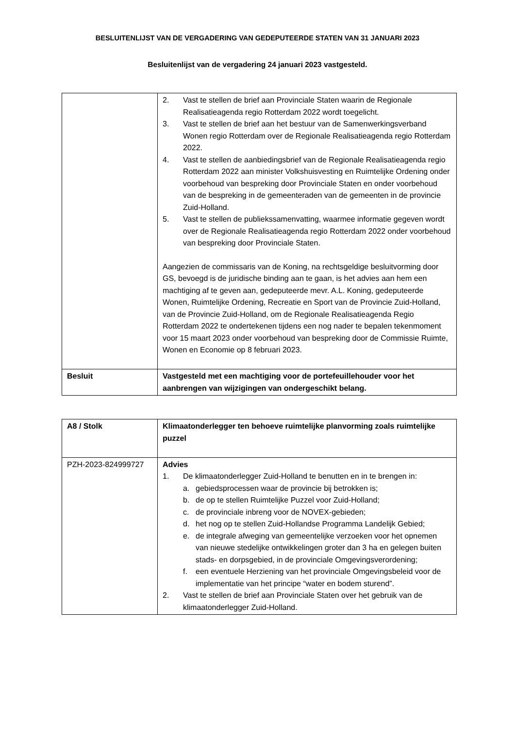BESLUITENLIJST VAN DE VERGADERING VAN GEDEPUTEERDE STATEN VAN 31 JANUARI 2023
Besluitenlijst van de vergadering 24 januari 2023 vastgesteld.
| | 2. Vast te stellen de brief aan Provinciale Staten waarin de Regionale Realisatieagenda regio Rotterdam 2022 wordt toegelicht. 3. Vast te stellen de brief aan het bestuur van de Samenwerkingsverband Wonen regio Rotterdam over de Regionale Realisatieagenda regio Rotterdam 2022. 4. Vast te stellen de aanbiedingsbrief van de Regionale Realisatieagenda regio Rotterdam 2022 aan minister Volkshuisvesting en Ruimtelijke Ordening onder voorbehoud van bespreking door Provinciale Staten en onder voorbehoud van de bespreking in de gemeenteraden van de gemeenten in de provincie Zuid-Holland. 5. Vast te stellen de publiekssamenvatting, waarmee informatie gegeven wordt over de Regionale Realisatieagenda regio Rotterdam 2022 onder voorbehoud van bespreking door Provinciale Staten. Aangezien de commissaris van de Koning, na rechtsgeldige besluitvorming door GS, bevoegd is de juridische binding aan te gaan, is het advies aan hem een machtiging af te geven aan, gedeputeerde mevr. A.L. Koning, gedeputeerde Wonen, Ruimtelijke Ordening, Recreatie en Sport van de Provincie Zuid-Holland, van de Provincie Zuid-Holland, om de Regionale Realisatieagenda Regio Rotterdam 2022 te ondertekenen tijdens een nog nader te bepalen tekenmoment voor 15 maart 2023 onder voorbehoud van bespreking door de Commissie Ruimte, Wonen en Economie op 8 februari 2023. |
| Besluit | Vastgesteld met een machtiging voor de portefeuillehouder voor het aanbrengen van wijzigingen van ondergeschikt belang. |
| A8 / Stolk | Klimaatonderlegger ten behoeve ruimtelijke planvorming zoals ruimtelijke puzzel |
| PZH-2023-824999727 | Advies 1. De klimaatonderlegger Zuid-Holland te benutten en in te brengen in: a. gebiedsprocessen waar de provincie bij betrokken is; b. de op te stellen Ruimtelijke Puzzel voor Zuid-Holland; c. de provinciale inbreng voor de NOVEX-gebieden; d. het nog op te stellen Zuid-Hollandse Programma Landelijk Gebied; e. de integrale afweging van gemeentelijke verzoeken voor het opnemen van nieuwe stedelijke ontwikkelingen groter dan 3 ha en gelegen buiten stads- en dorpsgebied, in de provinciale Omgevingsverordening; f. een eventuele Herziening van het provinciale Omgevingsbeleid voor de implementatie van het principe “water en bodem sturend”. 2. Vast te stellen de brief aan Provinciale Staten over het gebruik van de klimaatonderlegger Zuid-Holland. |